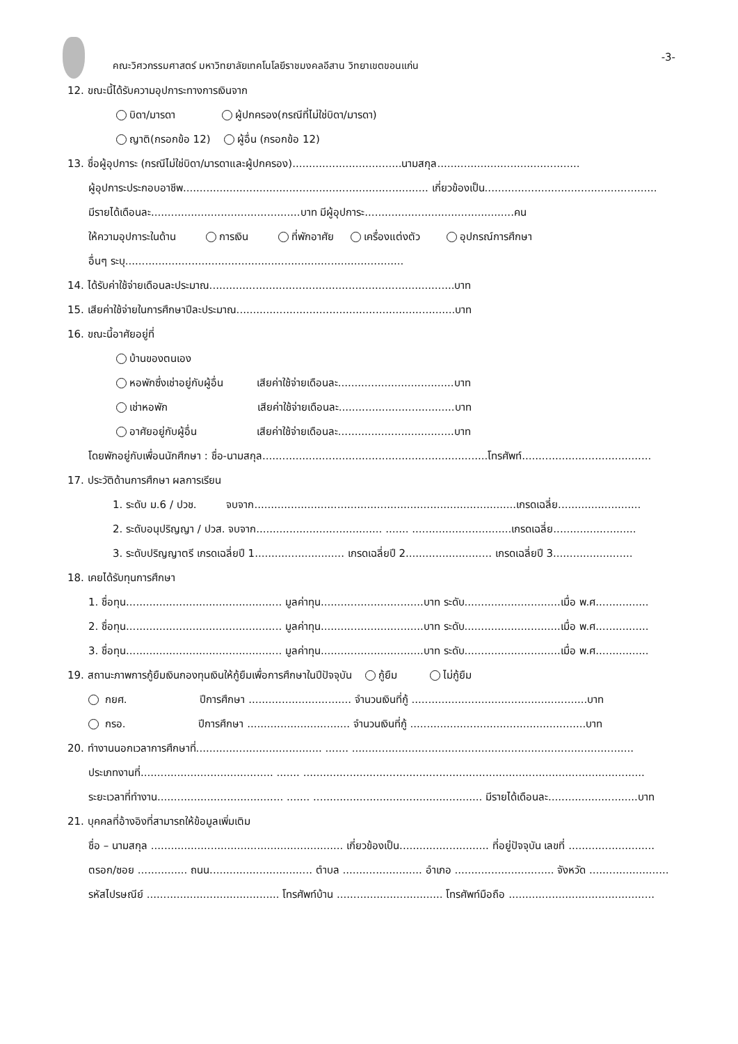คณะวิศวกรรมศาสตร์ มหาวิทยาลัยเทคโนโลยีราชมงคลอีสาน วิทยาเขตขอนแก่น
-3-
12. ขณะนี้ได้รับความอุปการะทางการเงินจาก
บิดา/มารดา ผู้ปกครอง(กรณีที่ไม่ใช่บิดา/มารดา)
ญาติ(กรอกข้อ 12) ผู้อื่น (กรอกข้อ 12)
13. ชื่อผู้อุปการะ (กรณีไม่ใช่บิดา/มารดาและผู้ปกครอง).................................นามสกุล...........................................
ผู้อุปการะประกอบอาชีพ.......................................................................... เกี่ยวข้องเป็น....................................................
มีรายได้เดือนละ.............................................บาท มีผู้อุปการะ.............................................คน
ให้ความอุปการะในด้าน การเงิน ที่พักอาศัย เครื่องแต่งตัว อุปกรณ์การศึกษา
อื่นๆ ระบุ....................................................................................
14. ได้รับค่าใช้จ่ายเดือนละประมาณ..........................................................................บาท
15. เสียค่าใช้จ่ายในการศึกษาปีละประมาณ..................................................................บาท
16. ขณะนี้อาศัยอยู่ที่
บ้านของตนเอง
หอพักซึ่งเช่าอยู่กับผู้อื่น เสียค่าใช้จ่ายเดือนละ...................................บาท
เช่าหอพัก เสียค่าใช้จ่ายเดือนละ...................................บาท
อาศัยอยู่กับผู้อื่น เสียค่าใช้จ่ายเดือนละ...................................บาท
โดยพักอยู่กับเพื่อนนักศึกษา : ชื่อ-นามสกุล....................................................................โทรศัพท์.......................................
17. ประวัติด้านการศึกษา ผลการเรียน
1. ระดับ ม.6 / ปวช. จบจาก...............................................................................เกรดเฉลี่ย.........................
2. ระดับอนุปริญญา / ปวส. จบจาก...................................... ....... ..............................เกรดเฉลี่ย.........................
3. ระดับปริญญาตรี เกรดเฉลี่ยปี 1........................... เกรดเฉลี่ยปี 2.......................... เกรดเฉลี่ยปี 3........................
18. เคยได้รับทุนการศึกษา
1. ชื่อทุน............................................... มูลค่าทุน...............................บาท ระดับ.............................เมื่อ พ.ศ................
2. ชื่อทุน............................................... มูลค่าทุน...............................บาท ระดับ.............................เมื่อ พ.ศ................
3. ชื่อทุน............................................... มูลค่าทุน...............................บาท ระดับ.............................เมื่อ พ.ศ................
19. สถานะภาพการกู้ยืมเงินกองทุนเงินให้กู้ยืมเพื่อการศึกษาในปีปัจจุบัน กู้ยืม ไม่กู้ยืม
กยศ. ปีการศึกษา ............................... จำนวนเงินที่กู้ .....................................................บาท
กรอ. ปีการศึกษา ............................... จำนวนเงินที่กู้ .....................................................บาท
20. ทำงานนอกเวลาการศึกษาที่...................................... ....... .....................................................................................
ประเภทงานที่........................................ ....... .......................................................................................................
ระยะเวลาที่ทำงาน...................................... ....... ................................................... มีรายได้เดือนละ...........................บาท
21. บุคคลที่อ้างอิงที่สามารถให้ข้อมูลเพิ่มเติม
ชื่อ – นามสกุล .......................................................... เกี่ยวข้องเป็น........................... ที่อยู่ปัจจุบัน เลขที่ ..........................
ตรอก/ซอย ............... ถนน............................... ตำบล ........................ อำเภอ .............................. จังหวัด ........................
รหัสไปรษณีย์ ........................................ โทรศัพท์บ้าน ................................ โทรศัพท์มือถือ ............................................